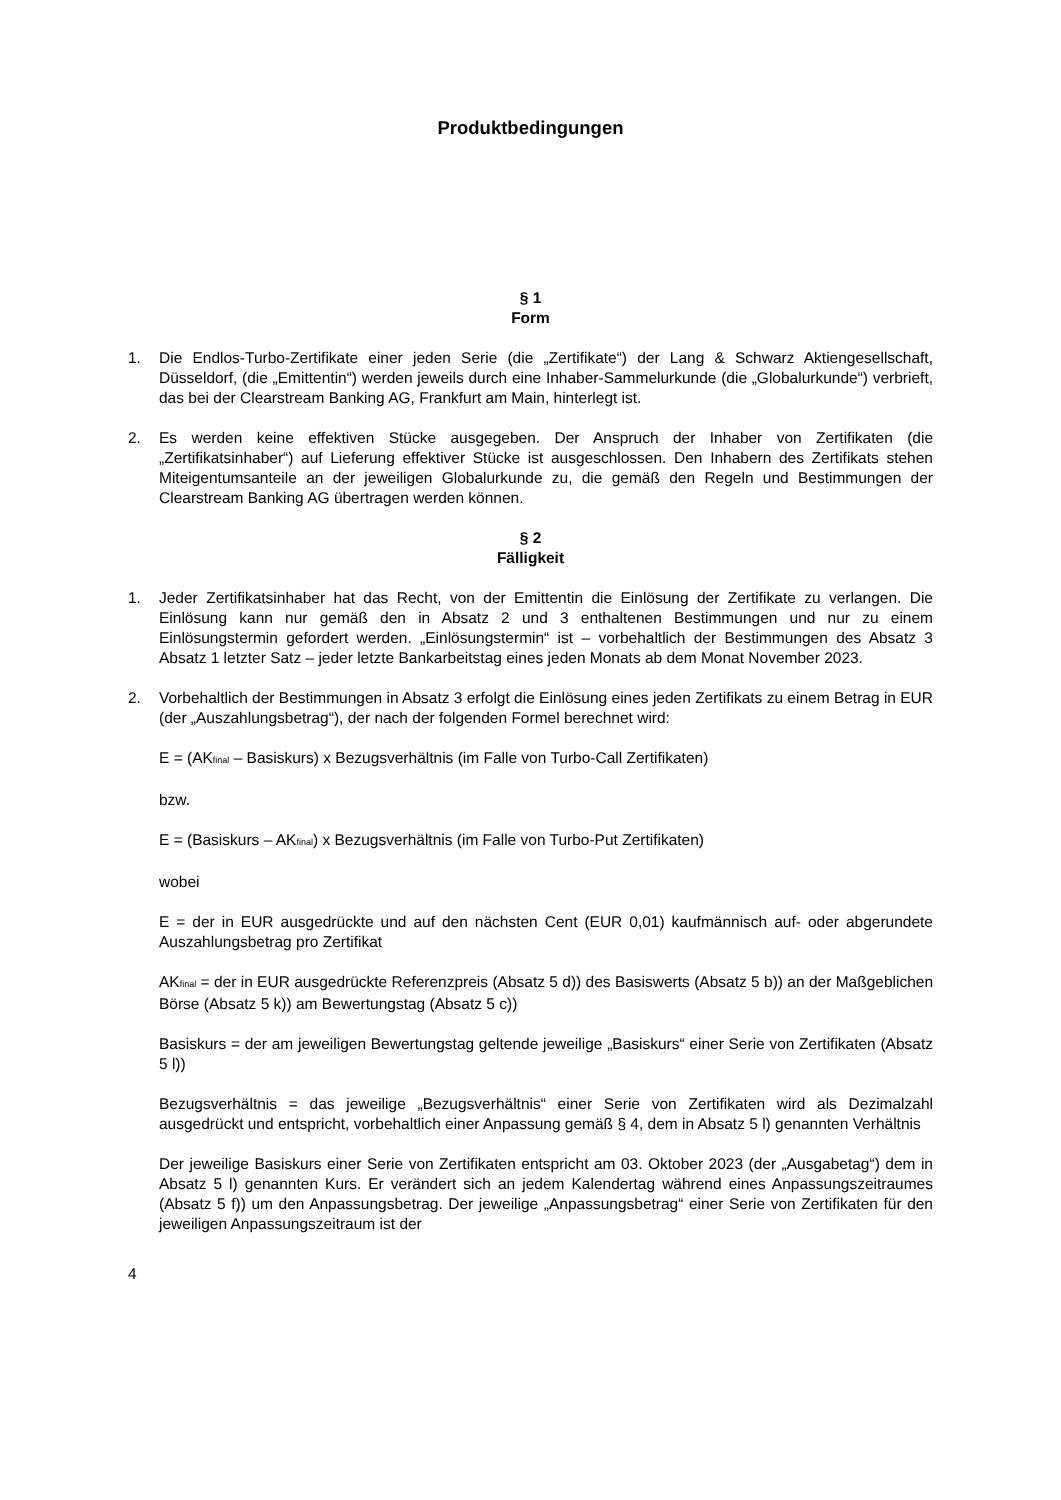Produktbedingungen
§ 1
Form
1. Die Endlos-Turbo-Zertifikate einer jeden Serie (die „Zertifikate“) der Lang & Schwarz Aktiengesellschaft, Düsseldorf, (die „Emittentin“) werden jeweils durch eine Inhaber-Sammelurkunde (die „Globalurkunde“) verbrieft, das bei der Clearstream Banking AG, Frankfurt am Main, hinterlegt ist.
2. Es werden keine effektiven Stücke ausgegeben. Der Anspruch der Inhaber von Zertifikaten (die „Zertifikatsinhaber“) auf Lieferung effektiver Stücke ist ausgeschlossen. Den Inhabern des Zertifikats stehen Miteigentumsanteile an der jeweiligen Globalurkunde zu, die gemäß den Regeln und Bestimmungen der Clearstream Banking AG übertragen werden können.
§ 2
Fälligkeit
1. Jeder Zertifikatsinhaber hat das Recht, von der Emittentin die Einlösung der Zertifikate zu verlangen. Die Einlösung kann nur gemäß den in Absatz 2 und 3 enthaltenen Bestimmungen und nur zu einem Einlösungstermin gefordert werden. „Einlösungstermin“ ist – vorbehaltlich der Bestimmungen des Absatz 3 Absatz 1 letzter Satz – jeder letzte Bankarbeitstag eines jeden Monats ab dem Monat November 2023.
2. Vorbehaltlich der Bestimmungen in Absatz 3 erfolgt die Einlösung eines jeden Zertifikats zu einem Betrag in EUR (der „Auszahlungsbetrag“), der nach der folgenden Formel berechnet wird:
E = (AK<sub>final</sub> – Basiskurs) x Bezugsverhältnis (im Falle von Turbo-Call Zertifikaten)
bzw.
E = (Basiskurs – AK<sub>final</sub>) x Bezugsverhältnis (im Falle von Turbo-Put Zertifikaten)
wobei
E = der in EUR ausgedrückte und auf den nächsten Cent (EUR 0,01) kaufmännisch auf- oder abgerundete Auszahlungsbetrag pro Zertifikat
AK<sub>final</sub> = der in EUR ausgedrückte Referenzpreis (Absatz 5 d)) des Basiswerts (Absatz 5 b)) an der Maßgeblichen Börse (Absatz 5 k)) am Bewertungstag (Absatz 5 c))
Basiskurs = der am jeweiligen Bewertungstag geltende jeweilige „Basiskurs“ einer Serie von Zertifikaten (Absatz 5 l))
Bezugsverhältnis = das jeweilige „Bezugsverhältnis“ einer Serie von Zertifikaten wird als Dezimalzahl ausgedrückt und entspricht, vorbehaltlich einer Anpassung gemäß § 4, dem in Absatz 5 l) genannten Verhältnis
Der jeweilige Basiskurs einer Serie von Zertifikaten entspricht am 03. Oktober 2023 (der „Ausgabetag“) dem in Absatz 5 l) genannten Kurs. Er verändert sich an jedem Kalendertag während eines Anpassungszeitraumes (Absatz 5 f)) um den Anpassungsbetrag. Der jeweilige „Anpassungsbetrag“ einer Serie von Zertifikaten für den jeweiligen Anpassungszeitraum ist der
4